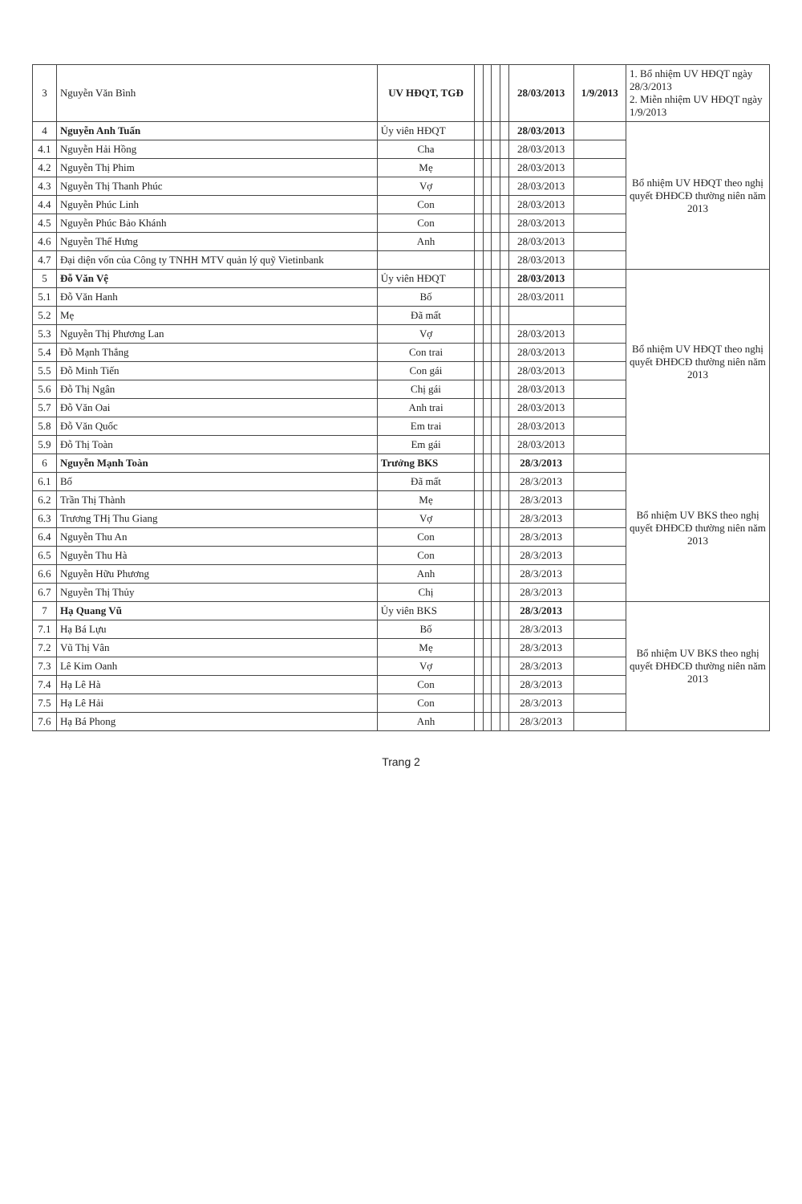| 3 | Nguyễn Văn Bình | UV HĐQT, TGĐ | | | | | 28/03/2013 | 1/9/2013 | 1. Bổ nhiệm UV HĐQT ngày 28/3/2013 2. Miễn nhiệm UV HĐQT ngày 1/9/2013 |
| 4 | Nguyễn Anh Tuấn | Ủy viên HĐQT | | | | | 28/03/2013 | | Bổ nhiệm UV HĐQT theo nghị quyết ĐHĐCĐ thường niên năm 2013 |
| 4.1 | Nguyễn Hải Hồng | Cha | | | | | 28/03/2013 | | |
| 4.2 | Nguyễn Thị Phim | Mẹ | | | | | 28/03/2013 | | |
| 4.3 | Nguyễn Thị Thanh Phúc | Vợ | | | | | 28/03/2013 | | |
| 4.4 | Nguyễn Phúc Linh | Con | | | | | 28/03/2013 | | |
| 4.5 | Nguyễn Phúc Bảo Khánh | Con | | | | | 28/03/2013 | | |
| 4.6 | Nguyễn Thế Hưng | Anh | | | | | 28/03/2013 | | |
| 4.7 | Đại diện vốn của Công ty TNHH MTV quản lý quỹ Vietinbank | | | | | | 28/03/2013 | | |
| 5 | Đỗ Văn Vệ | Ủy viên HĐQT | | | | | 28/03/2013 | | Bổ nhiệm UV HĐQT theo nghị quyết ĐHĐCĐ thường niên năm 2013 |
| 5.1 | Đỗ Văn Hanh | Bố | | | | | 28/03/2011 | | |
| 5.2 | Mẹ | Đã mất | | | | | | | |
| 5.3 | Nguyễn Thị Phương Lan | Vợ | | | | | 28/03/2013 | | |
| 5.4 | Đỗ Mạnh Thắng | Con trai | | | | | 28/03/2013 | | |
| 5.5 | Đỗ Minh Tiến | Con gái | | | | | 28/03/2013 | | |
| 5.6 | Đỗ Thị Ngân | Chị gái | | | | | 28/03/2013 | | |
| 5.7 | Đỗ Văn Oai | Anh trai | | | | | 28/03/2013 | | |
| 5.8 | Đỗ Văn Quốc | Em trai | | | | | 28/03/2013 | | |
| 5.9 | Đỗ Thị Toàn | Em gái | | | | | 28/03/2013 | | |
| 6 | Nguyễn Mạnh Toàn | Trưởng BKS | | | | | 28/3/2013 | | Bổ nhiệm UV BKS theo nghị quyết ĐHĐCĐ thường niên năm 2013 |
| 6.1 | Bố | Đã mất | | | | | 28/3/2013 | | |
| 6.2 | Trần Thị Thành | Mẹ | | | | | 28/3/2013 | | |
| 6.3 | Trương THị Thu Giang | Vợ | | | | | 28/3/2013 | | |
| 6.4 | Nguyễn Thu An | Con | | | | | 28/3/2013 | | |
| 6.5 | Nguyễn Thu Hà | Con | | | | | 28/3/2013 | | |
| 6.6 | Nguyễn Hữu Phương | Anh | | | | | 28/3/2013 | | |
| 6.7 | Nguyễn Thị Thủy | Chị | | | | | 28/3/2013 | | |
| 7 | Hạ Quang Vũ | Ủy viên BKS | | | | | 28/3/2013 | | Bổ nhiệm UV BKS theo nghị quyết ĐHĐCĐ thường niên năm 2013 |
| 7.1 | Hạ Bá Lựu | Bố | | | | | 28/3/2013 | | |
| 7.2 | Vũ Thị Vân | Mẹ | | | | | 28/3/2013 | | |
| 7.3 | Lê Kim Oanh | Vợ | | | | | 28/3/2013 | | |
| 7.4 | Hạ Lê Hà | Con | | | | | 28/3/2013 | | |
| 7.5 | Hạ Lê Hải | Con | | | | | 28/3/2013 | | |
| 7.6 | Hạ Bá Phong | Anh | | | | | 28/3/2013 | | |
Trang 2